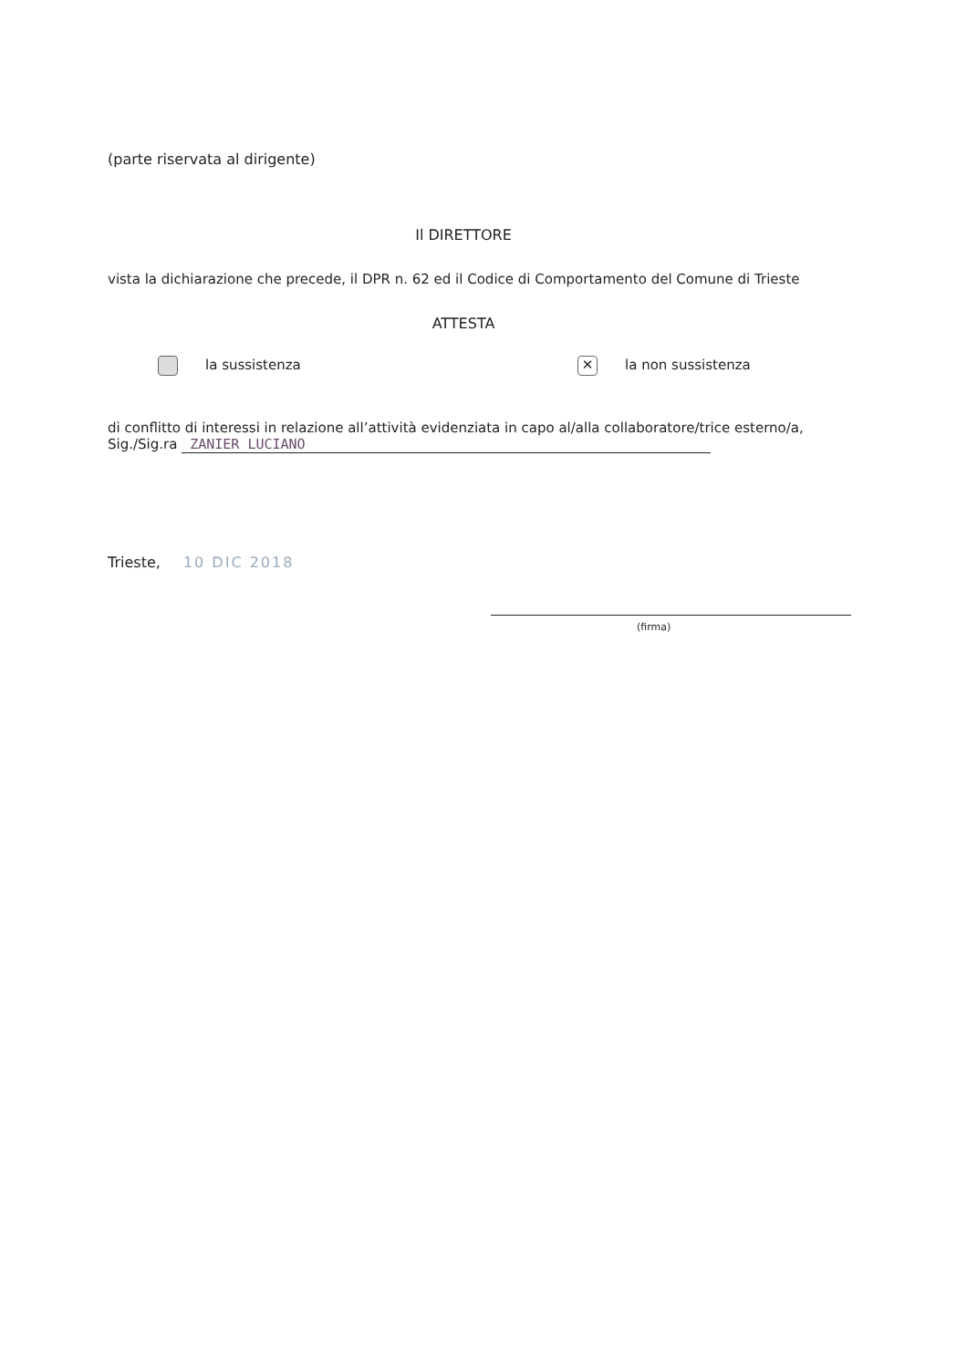(parte riservata al dirigente)
Il DIRETTORE
vista la dichiarazione che precede, il DPR n. 62 ed il Codice di Comportamento del Comune di Trieste
ATTESTA
la sussistenza
✕ la non sussistenza
di conflitto di interessi in relazione all’attività evidenziata in capo al/alla collaboratore/trice esterno/a,
Sig./Sig.ra ZANIER LUCIANO
Trieste, 10 DIC 2018
(firma)